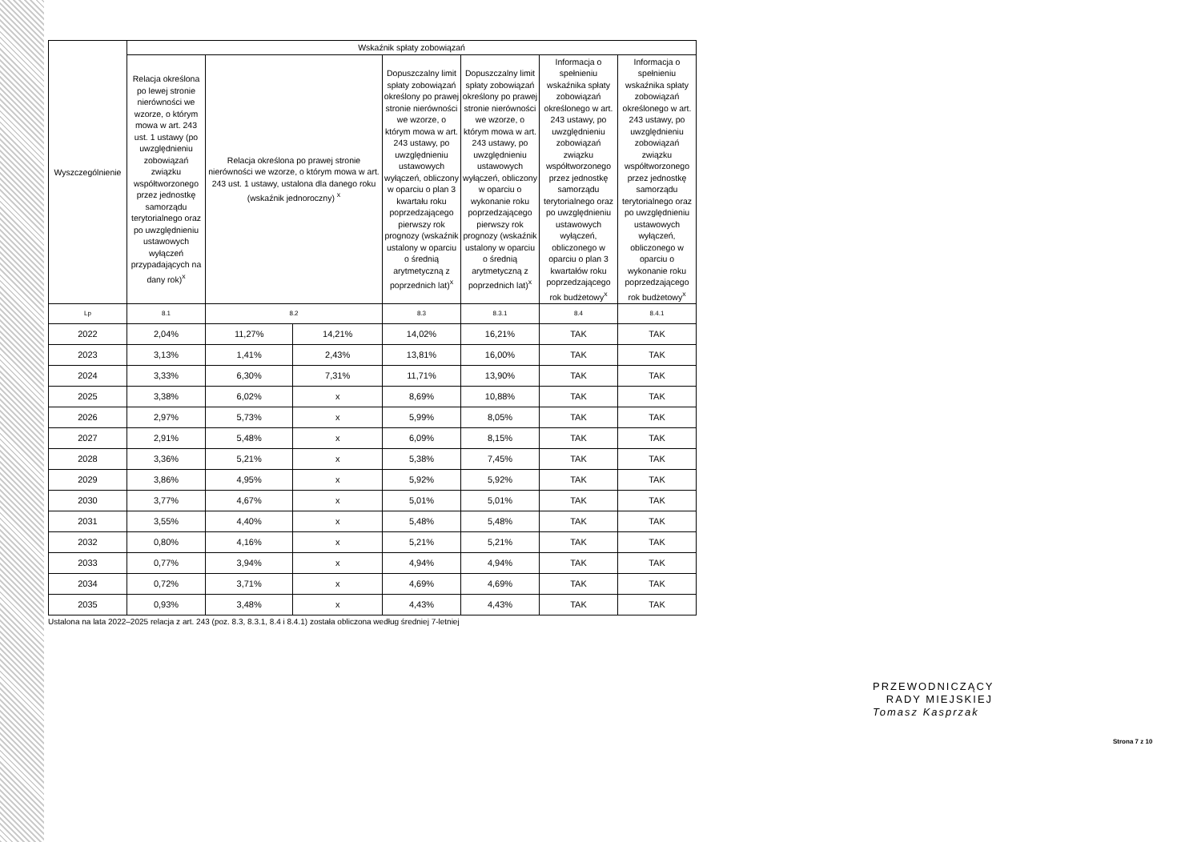| Wyszczególnienie | Wskaźnik spłaty zobowiązań | | | | | | |
| --- | --- | --- | --- | --- | --- | --- | --- |
| | Relacja określona po lewej stronie nierówności we wzorze, o którym mowa w art. 243 ust. 1 ustawy (po uwzględnieniu zobowiązań związku współtworzonego przez jednostkę samorządu terytorialnego oraz po uwzględnieniu ustawowych wyłączeń przypadających na dany rok)<sup>x</sup> | Relacja określona po prawej stronie nierówności we wzorze, o którym mowa w art. 243 ust. 1 ustawy, ustalona dla danego roku (wskaźnik jednoroczny) <sup>x</sup> | | Dopuszczalny limit spłaty zobowiązań określony po prawej stronie nierówności we wzorze, o którym mowa w art. 243 ustawy, po uwzględnieniu ustawowych wyłączeń, obliczony w oparciu o plan 3 kwartału roku poprzedzającego pierwszy rok prognozy (wskaźnik ustalony w oparciu o średnią arytmetyczną z poprzednich lat)<sup>x</sup> | Dopuszczalny limit spłaty zobowiązań określony po prawej stronie nierówności we wzorze, o którym mowa w art. 243 ustawy, po uwzględnieniu ustawowych wyłączeń, obliczony w oparciu o wykonanie roku poprzedzającego pierwszy rok prognozy (wskaźnik ustalony w oparciu o średnią arytmetyczną z poprzednich lat)<sup>x</sup> | Informacja o spełnieniu wskaźnika spłaty zobowiązań określonego w art. 243 ustawy, po uwzględnieniu zobowiązań związku współtworzonego przez jednostkę samorządu terytorialnego oraz po uwzględnieniu ustawowych wyłączeń, obliczonego w oparciu o plan 3 kwartałów roku poprzedzającego rok budżetowy<sup>x</sup> | Informacja o spełnieniu wskaźnika spłaty zobowiązań określonego w art. 243 ustawy, po uwzględnieniu zobowiązań związku współtworzonego przez jednostkę samorządu terytorialnego oraz po uwzględnieniu ustawowych wyłączeń, obliczonego w oparciu o wykonanie roku poprzedzającego rok budżetowy<sup>x</sup> |
| Lp | 8.1 | 8.2 | | 8.3 | 8.3.1 | 8.4 | 8.4.1 |
| 2022 | 2,04% | 11,27% | 14,21% | 14,02% | 16,21% | TAK | TAK |
| 2023 | 3,13% | 1,41% | 2,43% | 13,81% | 16,00% | TAK | TAK |
| 2024 | 3,33% | 6,30% | 7,31% | 11,71% | 13,90% | TAK | TAK |
| 2025 | 3,38% | 6,02% | x | 8,69% | 10,88% | TAK | TAK |
| 2026 | 2,97% | 5,73% | x | 5,99% | 8,05% | TAK | TAK |
| 2027 | 2,91% | 5,48% | x | 6,09% | 8,15% | TAK | TAK |
| 2028 | 3,36% | 5,21% | x | 5,38% | 7,45% | TAK | TAK |
| 2029 | 3,86% | 4,95% | x | 5,92% | 5,92% | TAK | TAK |
| 2030 | 3,77% | 4,67% | x | 5,01% | 5,01% | TAK | TAK |
| 2031 | 3,55% | 4,40% | x | 5,48% | 5,48% | TAK | TAK |
| 2032 | 0,80% | 4,16% | x | 5,21% | 5,21% | TAK | TAK |
| 2033 | 0,77% | 3,94% | x | 4,94% | 4,94% | TAK | TAK |
| 2034 | 0,72% | 3,71% | x | 4,69% | 4,69% | TAK | TAK |
| 2035 | 0,93% | 3,48% | x | 4,43% | 4,43% | TAK | TAK |
Ustalona na lata 2022–2025 relacja z art. 243 (poz. 8.3, 8.3.1, 8.4 i 8.4.1) została obliczona według średniej 7-letniej
PRZEWODNICZĄCY
RADY MIEJSKIEJ
Tomasz Kasprzak
Strona 7 z 10